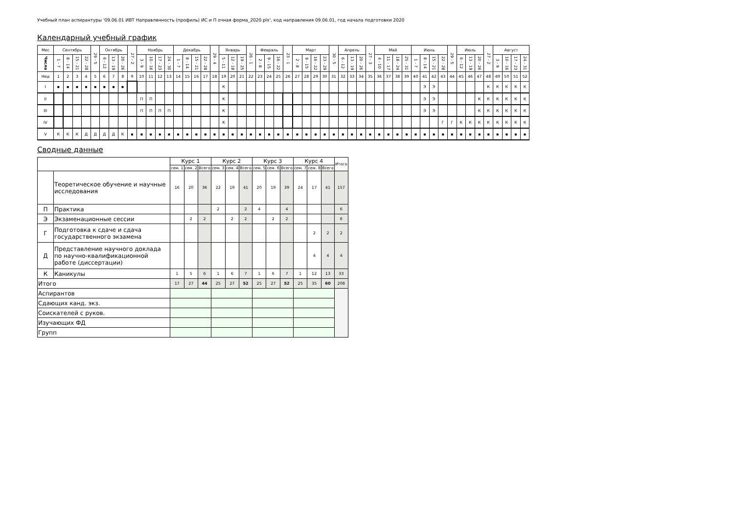Учебный план аспирантуры '09.06.01 ИВТ Направленность (профиль) ИС и П очная форма_2020.plx', код направления 09.06.01, год начала подготовки 2020
Календарный учебный график
| Мес | Сентябрь | | | | 29 - 5 | Октябрь | | | 27 - 2 | Ноябрь | | | | Декабрь | | | | 29 - 4 | Январь | | | 26 - 1 | Февраль | | | 23 - 1 | Март | | | | 30 - 5 | Апрель | | | 27 - 3 | Май | | | | Июнь | | | | 29 - 5 | Июль | | | 27 - 2 | Август | | | |
| Числа | 1 - 7 | 8 - 14 | 15 - 21 | 22 - 28 | | 6 - 12 | 13 - 19 | 20 - 26 | | 3 - 9 | 10 - 16 | 17 - 23 | 24 - 30 | 1 - 7 | 8 - 14 | 15 - 21 | 22 - 28 | | 5 - 11 | 12 - 18 | 19 - 25 | | 2 - 8 | 9 - 15 | 16 - 22 | | 2 - 8 | 9 - 15 | 16 - 22 | 23 - 29 | | 6 - 12 | 13 - 19 | 20 - 26 | | 4 - 10 | 11 - 17 | 18 - 24 | 25 - 31 | 1 - 7 | 8 - 14 | 15 - 21 | 22 - 28 | | 6 - 12 | 13 - 19 | 20 - 26 | | 3 - 9 | 10 - 16 | 17 - 23 | 24 - 31 |
| Нед | 1 | 2 | 3 | 4 | 5 | 6 | 7 | 8 | 9 | 10 | 11 | 12 | 13 | 14 | 15 | 16 | 17 | 18 | 19 | 20 | 21 | 22 | 23 | 24 | 25 | 26 | 27 | 28 | 29 | 30 | 31 | 32 | 33 | 34 | 35 | 36 | 37 | 38 | 39 | 40 | 41 | 42 | 43 | 44 | 45 | 46 | 47 | 48 | 49 | 50 | 51 | 52 |
| I | ▪ | ▪ | ▪ | ▪ | ▪ | ▪ | ▪ | ▪ | | | | | | | | | | | К | | | | | | | | | | | | | | | | | | | | | | Э | Э | | | | | | К | К | К | К | К |
| II | | | | | | | | | | П | П | | | | | | | | К | | | | | | | | | | | | | | | | | | | | | | Э | Э | | | | | К | К | К | К | К | К |
| III | | | | | | | | | | П | П | П | П | | | | | | К | | | | | | | | | | | | | | | | | | | | | | Э | Э | | | | | К | К | К | К | К | К |
| IV | | | | | | | | | | | | | | | | | | | К | | | | | | | | | | | | | | | | | | | | | | | | Г | Г | К | К | К | К | К | К | К | К |
| V | К | К | К | Д | Д | Д | Д | К | ▪ | ▪ | ▪ | ▪ | ▪ | ▪ | ▪ | ▪ | ▪ | ▪ | ▪ | ▪ | ▪ | ▪ | ▪ | ▪ | ▪ | ▪ | ▪ | ▪ | ▪ | ▪ | ▪ | ▪ | ▪ | ▪ | ▪ | ▪ | ▪ | ▪ | ▪ | ▪ | ▪ | ▪ | ▪ | ▪ | ▪ | ▪ | ▪ | ▪ | ▪ | ▪ | ▪ | ▪ |
Сводные данные
| | | Курс 1 | | | Курс 2 | | | Курс 3 | | | Курс 4 | | | Итого |
| | | сем. 1 | сем. 2 | Всего | сем. 3 | сем. 4 | Всего | сем. 5 | сем. 6 | Всего | сем. 7 | сем. 8 | Всего | |
| | Теоретическое обучение и научные исследования | 16 | 20 | 36 | 22 | 19 | 41 | 20 | 19 | 39 | 24 | 17 | 41 | 157 |
| П | Практика | | | | 2 | | 2 | 4 | | 4 | | | | 6 |
| Э | Экзаменационные сессии | | 2 | 2 | | 2 | 2 | | 2 | 2 | | | | 6 |
| Г | Подготовка к сдаче и сдача государственного экзамена | | | | | | | | | | | 2 | 2 | 2 |
| Д | Представление научного доклада по научно-квалификационной работе (диссертации) | | | | | | | | | | | 4 | 4 | 4 |
| К | Каникулы | 1 | 5 | 6 | 1 | 6 | 7 | 1 | 6 | 7 | 1 | 12 | 13 | 33 |
| Итого | | 17 | 27 | 44 | 25 | 27 | 52 | 25 | 27 | 52 | 25 | 35 | 60 | 208 |
| Аспирантов | | | | | | | | | | | | | | |
| Сдающих канд. экз. | | | | | | | | | | | | | | |
| Соискателей с руков. | | | | | | | | | | | | | | |
| Изучающих ФД | | | | | | | | | | | | | | |
| Групп | | | | | | | | | | | | | | |